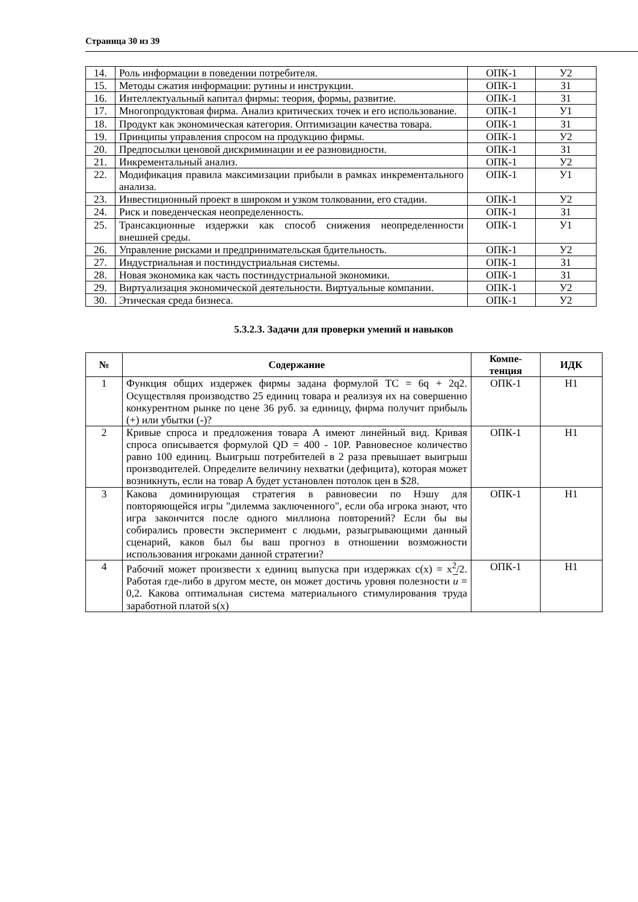Страница 30 из 39
| 14. | Роль информации в поведении потребителя. | ОПК-1 | У2 |
| 15. | Методы сжатия информации: рутины и инструкции. | ОПК-1 | З1 |
| 16. | Интеллектуальный капитал фирмы: теория, формы, развитие. | ОПК-1 | З1 |
| 17. | Многопродуктовая фирма. Анализ критических точек и его использование. | ОПК-1 | У1 |
| 18. | Продукт как экономическая категория. Оптимизации качества товара. | ОПК-1 | З1 |
| 19. | Принципы управления спросом на продукцию фирмы. | ОПК-1 | У2 |
| 20. | Предпосылки ценовой дискриминации и ее разновидности. | ОПК-1 | З1 |
| 21. | Инкрементальный анализ. | ОПК-1 | У2 |
| 22. | Модификация правила максимизации прибыли в рамках инкрементального анализа. | ОПК-1 | У1 |
| 23. | Инвестиционный проект в широком и узком толковании, его стадии. | ОПК-1 | У2 |
| 24. | Риск и поведенческая неопределенность. | ОПК-1 | З1 |
| 25. | Трансакционные издержки как способ снижения неопределенности внешней среды. | ОПК-1 | У1 |
| 26. | Управление рисками и предпринимательская бдительность. | ОПК-1 | У2 |
| 27. | Индустриальная и постиндустриальная системы. | ОПК-1 | З1 |
| 28. | Новая экономика как часть постиндустриальной экономики. | ОПК-1 | З1 |
| 29. | Виртуализация экономической деятельности. Виртуальные компании. | ОПК-1 | У2 |
| 30. | Этическая среда бизнеса. | ОПК-1 | У2 |
5.3.2.3. Задачи для проверки умений и навыков
| № | Содержание | Компе- тенция | ИДК |
| --- | --- | --- | --- |
| 1 | Функция общих издержек фирмы задана формулой TC = 6q + 2q2. Осуществляя производство 25 единиц товара и реализуя их на совершенно конкурентном рынке по цене 36 руб. за единицу, фирма получит прибыль (+) или убытки (-)? | ОПК-1 | Н1 |
| 2 | Кривые спроса и предложения товара А имеют линейный вид. Кривая спроса описывается формулой QD = 400 - 10P. Равновесное количество равно 100 единиц. Выигрыш потребителей в 2 раза превышает выигрыш производителей. Определите величину нехватки (дефицита), которая может возникнуть, если на товар А будет установлен потолок цен в $28. | ОПК-1 | Н1 |
| 3 | Какова доминирующая стратегия в равновесии по Нэшу для повторяющейся игры "дилемма заключенного", если оба игрока знают, что игра закончится после одного миллиона повторений? Если бы вы собирались провести эксперимент с людьми, разыгрывающими данный сценарий, каков был бы ваш прогноз в отношении возможности использования игроками данной стратегии? | ОПК-1 | Н1 |
| 4 | Рабочий может произвести x единиц выпуска при издержках c(x) = x<sup>2</sup>/2. Работая где-либо в другом месте, он может достичь уровня полезности u = 0,2. Какова оптимальная система материального стимулирования труда заработной платой s(x) | ОПК-1 | Н1 |